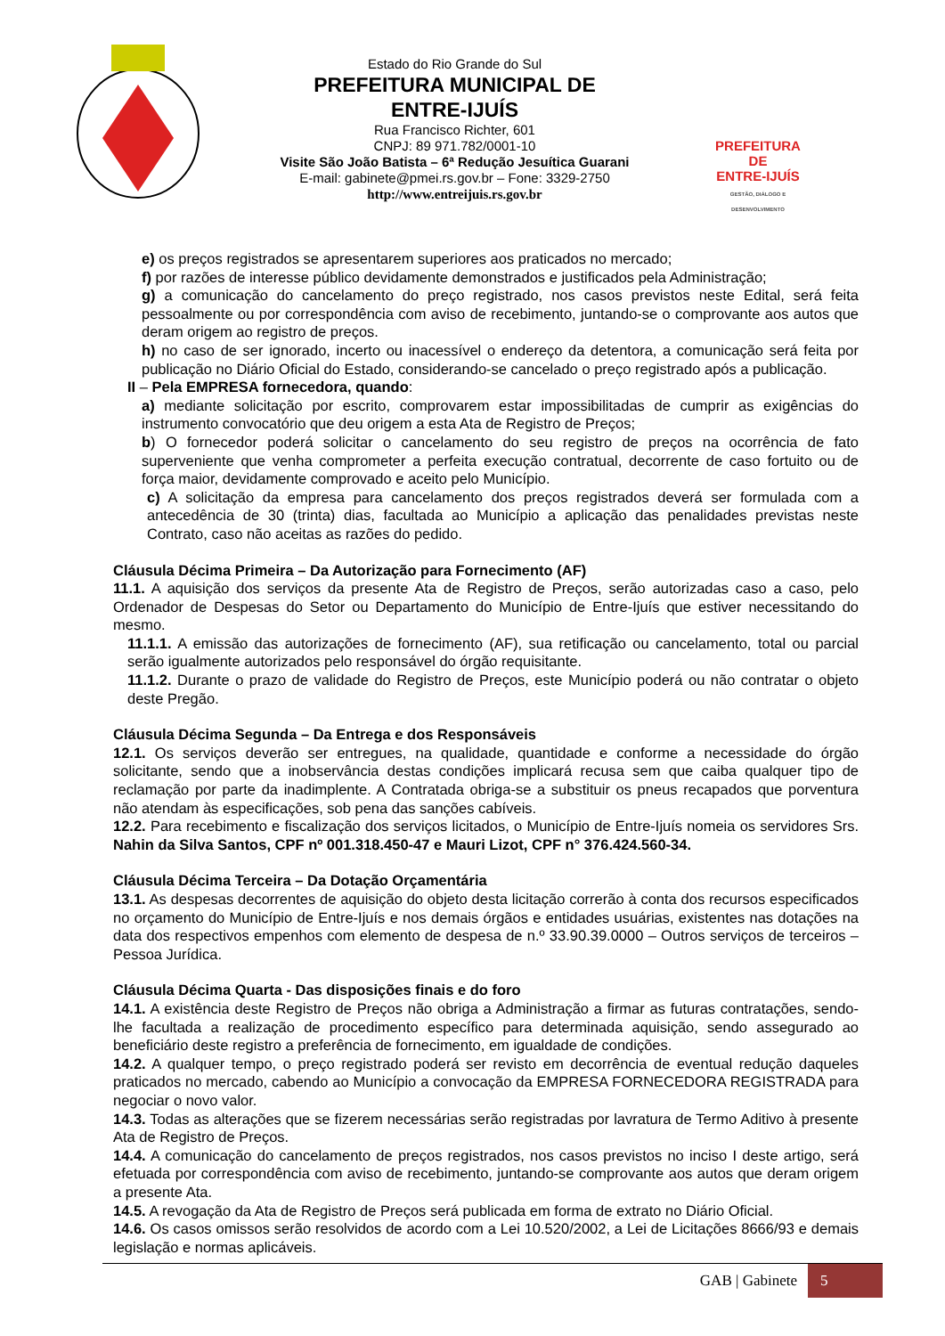Estado do Rio Grande do Sul
PREFEITURA MUNICIPAL DE
ENTRE-IJUÍS
Rua Francisco Richter, 601
CNPJ: 89 971.782/0001-10
Visite São João Batista – 6ª Redução Jesuítica Guarani
E-mail: gabinete@pmei.rs.gov.br – Fone: 3329-2750
http://www.entreijuis.rs.gov.br
PREFEITURA DE
ENTRE-IJUÍS
GESTÃO, DIÁLOGO E DESENVOLVIMENTO
e) os preços registrados se apresentarem superiores aos praticados no mercado;
f) por razões de interesse público devidamente demonstrados e justificados pela Administração;
g) a comunicação do cancelamento do preço registrado, nos casos previstos neste Edital, será feita pessoalmente ou por correspondência com aviso de recebimento, juntando-se o comprovante aos autos que deram origem ao registro de preços.
h) no caso de ser ignorado, incerto ou inacessível o endereço da detentora, a comunicação será feita por publicação no Diário Oficial do Estado, considerando-se cancelado o preço registrado após a publicação.
II – Pela EMPRESA fornecedora, quando:
a) mediante solicitação por escrito, comprovarem estar impossibilitadas de cumprir as exigências do instrumento convocatório que deu origem a esta Ata de Registro de Preços;
b) O fornecedor poderá solicitar o cancelamento do seu registro de preços na ocorrência de fato superveniente que venha comprometer a perfeita execução contratual, decorrente de caso fortuito ou de força maior, devidamente comprovado e aceito pelo Município.
c) A solicitação da empresa para cancelamento dos preços registrados deverá ser formulada com a antecedência de 30 (trinta) dias, facultada ao Município a aplicação das penalidades previstas neste Contrato, caso não aceitas as razões do pedido.
Cláusula Décima Primeira – Da Autorização para Fornecimento (AF)
11.1. A aquisição dos serviços da presente Ata de Registro de Preços, serão autorizadas caso a caso, pelo Ordenador de Despesas do Setor ou Departamento do Município de Entre-Ijuís que estiver necessitando do mesmo.
11.1.1. A emissão das autorizações de fornecimento (AF), sua retificação ou cancelamento, total ou parcial serão igualmente autorizados pelo responsável do órgão requisitante.
11.1.2. Durante o prazo de validade do Registro de Preços, este Município poderá ou não contratar o objeto deste Pregão.
Cláusula Décima Segunda – Da Entrega e dos Responsáveis
12.1. Os serviços deverão ser entregues, na qualidade, quantidade e conforme a necessidade do órgão solicitante, sendo que a inobservância destas condições implicará recusa sem que caiba qualquer tipo de reclamação por parte da inadimplente. A Contratada obriga-se a substituir os pneus recapados que porventura não atendam às especificações, sob pena das sanções cabíveis.
12.2. Para recebimento e fiscalização dos serviços licitados, o Município de Entre-Ijuís nomeia os servidores Srs. Nahin da Silva Santos, CPF nº 001.318.450-47 e Mauri Lizot, CPF n° 376.424.560-34.
Cláusula Décima Terceira – Da Dotação Orçamentária
13.1. As despesas decorrentes de aquisição do objeto desta licitação correrão à conta dos recursos especificados no orçamento do Município de Entre-Ijuís e nos demais órgãos e entidades usuárias, existentes nas dotações na data dos respectivos empenhos com elemento de despesa de n.º 33.90.39.0000 – Outros serviços de terceiros – Pessoa Jurídica.
Cláusula Décima Quarta - Das disposições finais e do foro
14.1. A existência deste Registro de Preços não obriga a Administração a firmar as futuras contratações, sendo-lhe facultada a realização de procedimento específico para determinada aquisição, sendo assegurado ao beneficiário deste registro a preferência de fornecimento, em igualdade de condições.
14.2. A qualquer tempo, o preço registrado poderá ser revisto em decorrência de eventual redução daqueles praticados no mercado, cabendo ao Município a convocação da EMPRESA FORNECEDORA REGISTRADA para negociar o novo valor.
14.3. Todas as alterações que se fizerem necessárias serão registradas por lavratura de Termo Aditivo à presente Ata de Registro de Preços.
14.4. A comunicação do cancelamento de preços registrados, nos casos previstos no inciso I deste artigo, será efetuada por correspondência com aviso de recebimento, juntando-se comprovante aos autos que deram origem a presente Ata.
14.5. A revogação da Ata de Registro de Preços será publicada em forma de extrato no Diário Oficial.
14.6. Os casos omissos serão resolvidos de acordo com a Lei 10.520/2002, a Lei de Licitações 8666/93 e demais legislação e normas aplicáveis.
GAB | Gabinete 5